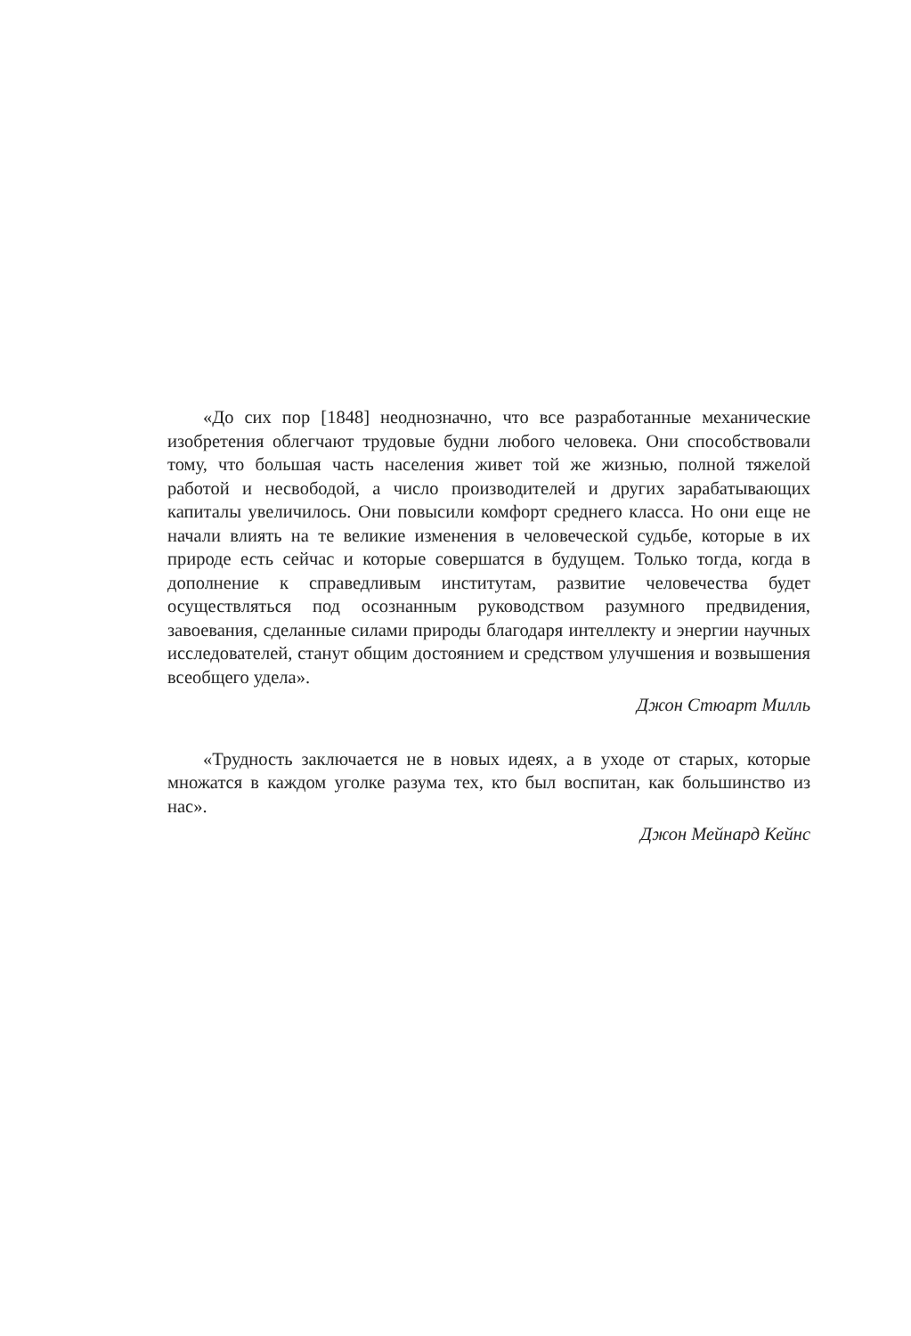«До сих пор [1848] неоднозначно, что все разработанные механические изобретения облегчают трудовые будни любого человека. Они способствовали тому, что большая часть населения живет той же жизнью, полной тяжелой работой и несвободой, а число производителей и других зарабатывающих капиталы увеличилось. Они повысили комфорт среднего класса. Но они еще не начали влиять на те великие изменения в человеческой судьбе, которые в их природе есть сейчас и которые совершатся в будущем. Только тогда, когда в дополнение к справедливым институтам, развитие человечества будет осуществляться под осознанным руководством разумного предвидения, завоевания, сделанные силами природы благодаря интеллекту и энергии научных исследователей, станут общим достоянием и средством улучшения и возвышения всеобщего удела».
Джон Стюарт Милль
«Трудность заключается не в новых идеях, а в уходе от старых, которые множатся в каждом уголке разума тех, кто был воспитан, как большинство из нас».
Джон Мейнард Кейнс